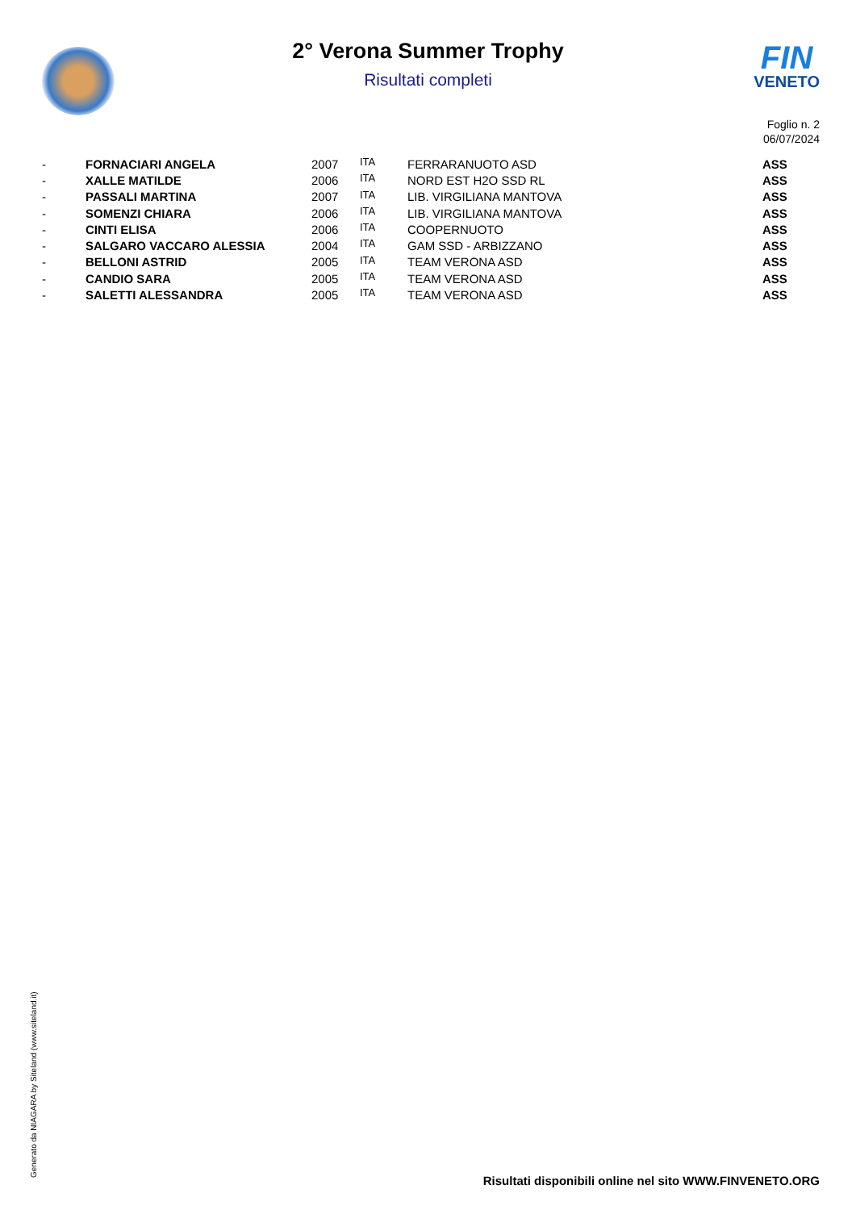FIN
VENETO
2° Verona Summer Trophy
Risultati completi
Foglio n. 2
06/07/2024
| - | FORNACIARI ANGELA | 2007 | ITA | FERRARANUOTO ASD | ASS |
| - | XALLE MATILDE | 2006 | ITA | NORD EST H2O SSD RL | ASS |
| - | PASSALI MARTINA | 2007 | ITA | LIB. VIRGILIANA MANTOVA | ASS |
| - | SOMENZI CHIARA | 2006 | ITA | LIB. VIRGILIANA MANTOVA | ASS |
| - | CINTI ELISA | 2006 | ITA | COOPERNUOTO | ASS |
| - | SALGARO VACCARO ALESSIA | 2004 | ITA | GAM SSD - ARBIZZANO | ASS |
| - | BELLONI ASTRID | 2005 | ITA | TEAM VERONA ASD | ASS |
| - | CANDIO SARA | 2005 | ITA | TEAM VERONA ASD | ASS |
| - | SALETTI ALESSANDRA | 2005 | ITA | TEAM VERONA ASD | ASS |
Generato da NIAGARA by Siteland (www.siteland.it)
Risultati disponibili online nel sito WWW.FINVENETO.ORG